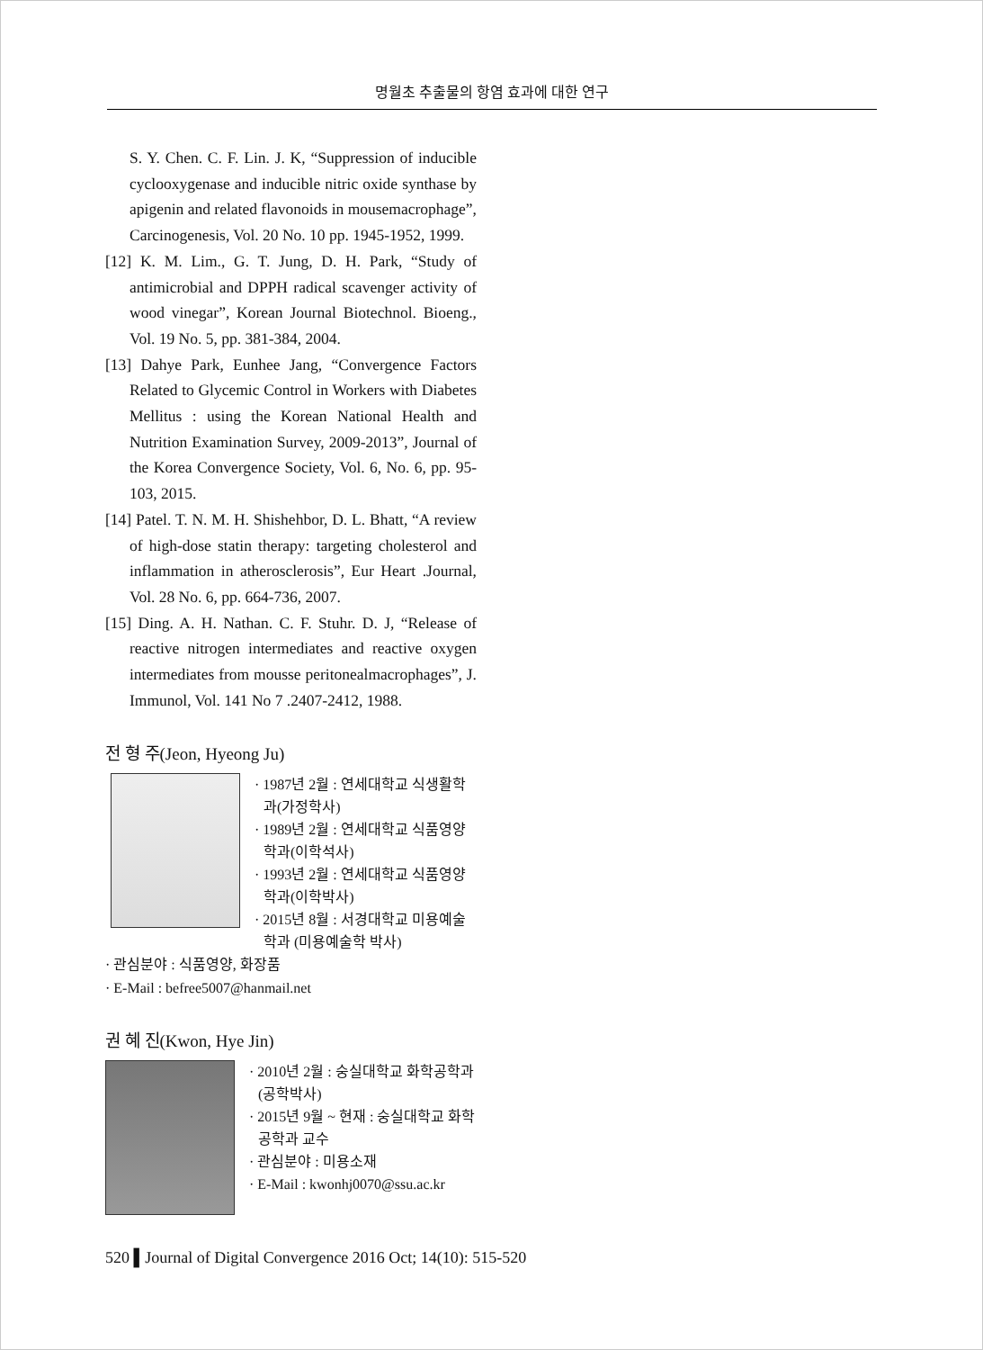명월초 추출물의 항염 효과에 대한 연구
S. Y. Chen. C. F. Lin. J. K, “Suppression of inducible cyclooxygenase and inducible nitric oxide synthase by apigenin and related flavonoids in mousemacrophage”, Carcinogenesis, Vol. 20 No. 10 pp. 1945-1952, 1999.
[12] K. M. Lim., G. T. Jung, D. H. Park, “Study of antimicrobial and DPPH radical scavenger activity of wood vinegar”, Korean Journal Biotechnol. Bioeng., Vol. 19 No. 5, pp. 381-384, 2004.
[13] Dahye Park, Eunhee Jang, “Convergence Factors Related to Glycemic Control in Workers with Diabetes Mellitus : using the Korean National Health and Nutrition Examination Survey, 2009-2013”, Journal of the Korea Convergence Society, Vol. 6, No. 6, pp. 95-103, 2015.
[14] Patel. T. N. M. H. Shishehbor, D. L. Bhatt, “A review of high-dose statin therapy: targeting cholesterol and inflammation in atherosclerosis”, Eur Heart .Journal, Vol. 28 No. 6, pp. 664-736, 2007.
[15] Ding. A. H. Nathan. C. F. Stuhr. D. J, “Release of reactive nitrogen intermediates and reactive oxygen intermediates from mousse peritonealmacrophages”, J. Immunol, Vol. 141 No 7 .2407-2412, 1988.
전 형 주(Jeon, Hyeong Ju)
· 1987년 2월 : 연세대학교 식생활학과(가정학사)
· 1989년 2월 : 연세대학교 식품영양학과(이학석사)
· 1993년 2월 : 연세대학교 식품영양학과(이학박사)
· 2015년 8월 : 서경대학교 미용예술학과 (미용예술학 박사)
· 관심분야 : 식품영양, 화장품
· E-Mail : befree5007@hanmail.net
권 혜 진(Kwon, Hye Jin)
· 2010년 2월 : 숭실대학교 화학공학과(공학박사)
· 2015년 9월 ~ 현재 : 숭실대학교 화학공학과 교수
· 관심분야 : 미용소재
· E-Mail : kwonhj0070@ssu.ac.kr
520 ▌Journal of Digital Convergence 2016 Oct; 14(10): 515-520